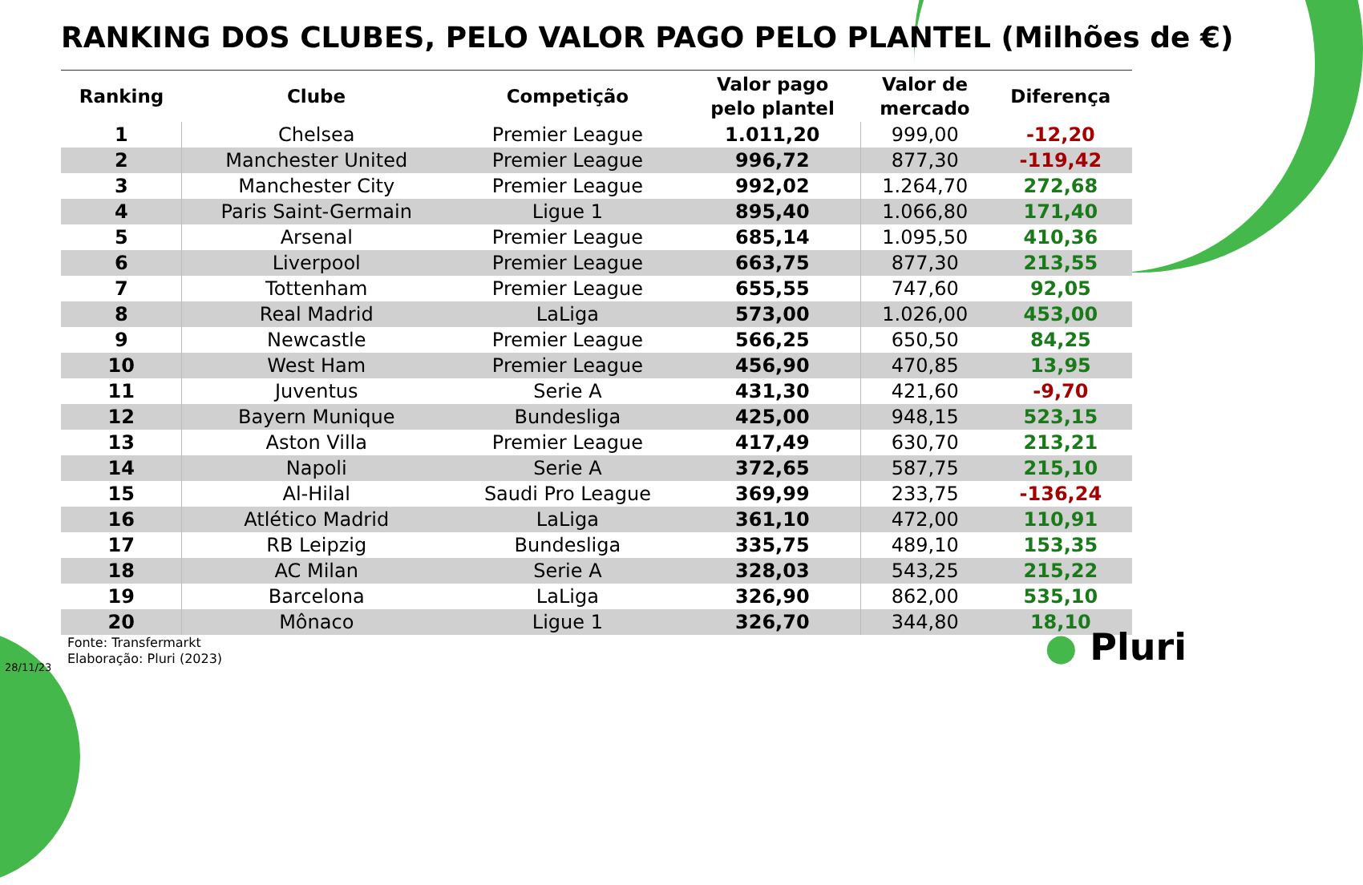RANKING DOS CLUBES, PELO VALOR PAGO PELO PLANTEL (Milhões de €)
| Ranking | Clube | Competição | Valor pago pelo plantel | Valor de mercado | Diferença |
| --- | --- | --- | --- | --- | --- |
| 1 | Chelsea | Premier League | 1.011,20 | 999,00 | -12,20 |
| 2 | Manchester United | Premier League | 996,72 | 877,30 | -119,42 |
| 3 | Manchester City | Premier League | 992,02 | 1.264,70 | 272,68 |
| 4 | Paris Saint-Germain | Ligue 1 | 895,40 | 1.066,80 | 171,40 |
| 5 | Arsenal | Premier League | 685,14 | 1.095,50 | 410,36 |
| 6 | Liverpool | Premier League | 663,75 | 877,30 | 213,55 |
| 7 | Tottenham | Premier League | 655,55 | 747,60 | 92,05 |
| 8 | Real Madrid | LaLiga | 573,00 | 1.026,00 | 453,00 |
| 9 | Newcastle | Premier League | 566,25 | 650,50 | 84,25 |
| 10 | West Ham | Premier League | 456,90 | 470,85 | 13,95 |
| 11 | Juventus | Serie A | 431,30 | 421,60 | -9,70 |
| 12 | Bayern Munique | Bundesliga | 425,00 | 948,15 | 523,15 |
| 13 | Aston Villa | Premier League | 417,49 | 630,70 | 213,21 |
| 14 | Napoli | Serie A | 372,65 | 587,75 | 215,10 |
| 15 | Al-Hilal | Saudi Pro League | 369,99 | 233,75 | -136,24 |
| 16 | Atlético Madrid | LaLiga | 361,10 | 472,00 | 110,91 |
| 17 | RB Leipzig | Bundesliga | 335,75 | 489,10 | 153,35 |
| 18 | AC Milan | Serie A | 328,03 | 543,25 | 215,22 |
| 19 | Barcelona | LaLiga | 326,90 | 862,00 | 535,10 |
| 20 | Mônaco | Ligue 1 | 326,70 | 344,80 | 18,10 |
Fonte: Transfermarkt
Elaboração: Pluri (2023)
28/11/23 ● Pluri